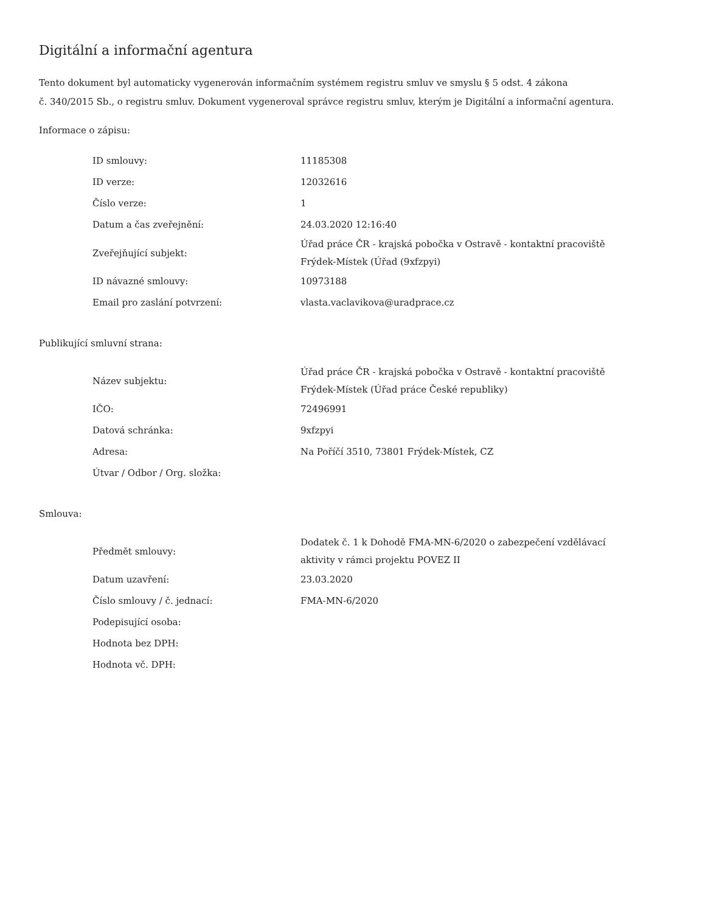Digitální a informační agentura
Tento dokument byl automaticky vygenerován informačním systémem registru smluv ve smyslu § 5 odst. 4 zákona
č. 340/2015 Sb., o registru smluv. Dokument vygeneroval správce registru smluv, kterým je Digitální a informační agentura.
Informace o zápisu:
| ID smlouvy: | 11185308 |
| ID verze: | 12032616 |
| Číslo verze: | 1 |
| Datum a čas zveřejnění: | 24.03.2020 12:16:40 |
| Zveřejňující subjekt: | Úřad práce ČR - krajská pobočka v Ostravě - kontaktní pracoviště Frýdek-Místek (Úřad (9xfzpyi) |
| ID návazné smlouvy: | 10973188 |
| Email pro zaslání potvrzení: | vlasta.vaclavikova@uradprace.cz |
Publikující smluvní strana:
| Název subjektu: | Úřad práce ČR - krajská pobočka v Ostravě - kontaktní pracoviště Frýdek-Místek (Úřad práce České republiky) |
| IČO: | 72496991 |
| Datová schránka: | 9xfzpyi |
| Adresa: | Na Poříčí 3510, 73801 Frýdek-Místek, CZ |
| Útvar / Odbor / Org. složka: | |
Smlouva:
| Předmět smlouvy: | Dodatek č. 1 k Dohodě FMA-MN-6/2020 o zabezpečení vzdělávací aktivity v rámci projektu POVEZ II |
| Datum uzavření: | 23.03.2020 |
| Číslo smlouvy / č. jednací: | FMA-MN-6/2020 |
| Podepisující osoba: | |
| Hodnota bez DPH: | |
| Hodnota vč. DPH: | |